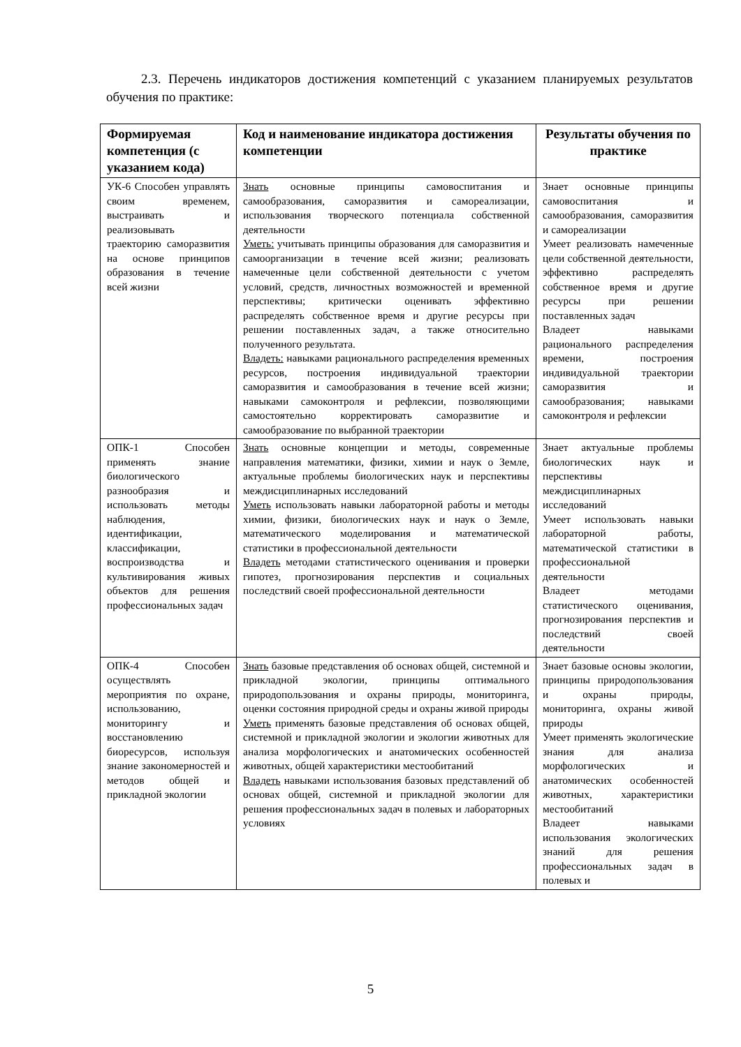2.3. Перечень индикаторов достижения компетенций с указанием планируемых результатов обучения по практике:
| Формируемая компетенция (с указанием кода) | Код и наименование индикатора достижения компетенции | Результаты обучения по практике |
| --- | --- | --- |
| УК-6 Способен управлять своим временем, выстраивать и реализовывать траекторию саморазвития на основе принципов образования в течение всей жизни | Знать основные принципы самовоспитания и самообразования, саморазвития и самореализации, использования творческого потенциала собственной деятельности Уметь: учитывать принципы образования для саморазвития и самоорганизации в течение всей жизни; реализовать намеченные цели собственной деятельности с учетом условий, средств, личностных возможностей и временной перспективы; критически оценивать эффективно распределять собственное время и другие ресурсы при решении поставленных задач, а также относительно полученного результата. Владеть: навыками рационального распределения временных ресурсов, построения индивидуальной траектории саморазвития и самообразования в течение всей жизни; навыками самоконтроля и рефлексии, позволяющими самостоятельно корректировать саморазвитие и самообразование по выбранной траектории | Знает основные принципы самовоспитания и самообразования, саморазвития и самореализации Умеет реализовать намеченные цели собственной деятельности, эффективно распределять собственное время и другие ресурсы при решении поставленных задач Владеет навыками рационального распределения времени, построения индивидуальной траектории саморазвития и самообразования; навыками самоконтроля и рефлексии |
| ОПК-1 Способен применять знание биологического разнообразия и использовать методы наблюдения, идентификации, классификации, воспроизводства и культивирования живых объектов для решения профессиональных задач | Знать основные концепции и методы, современные направления математики, физики, химии и наук о Земле, актуальные проблемы биологических наук и перспективы междисциплинарных исследований Уметь использовать навыки лабораторной работы и методы химии, физики, биологических наук и наук о Земле, математического моделирования и математической статистики в профессиональной деятельности Владеть методами статистического оценивания и проверки гипотез, прогнозирования перспектив и социальных последствий своей профессиональной деятельности | Знает актуальные проблемы биологических наук и перспективы междисциплинарных исследований Умеет использовать навыки лабораторной работы, математической статистики в профессиональной деятельности Владеет методами статистического оценивания, прогнозирования перспектив и последствий своей деятельности |
| ОПК-4 Способен осуществлять мероприятия по охране, использованию, мониторингу и восстановлению биоресурсов, используя знание закономерностей и методов общей и прикладной экологии | Знать базовые представления об основах общей, системной и прикладной экологии, принципы оптимального природопользования и охраны природы, мониторинга, оценки состояния природной среды и охраны живой природы Уметь применять базовые представления об основах общей, системной и прикладной экологии и экологии животных для анализа морфологических и анатомических особенностей животных, общей характеристики местообитаний Владеть навыками использования базовых представлений об основах общей, системной и прикладной экологии для решения профессиональных задач в полевых и лабораторных условиях | Знает базовые основы экологии, принципы природопользования и охраны природы, мониторинга, охраны живой природы Умеет применять экологические знания для анализа морфологических и анатомических особенностей животных, характеристики местообитаний Владеет навыками использования экологических знаний для решения профессиональных задач в полевых и |
5